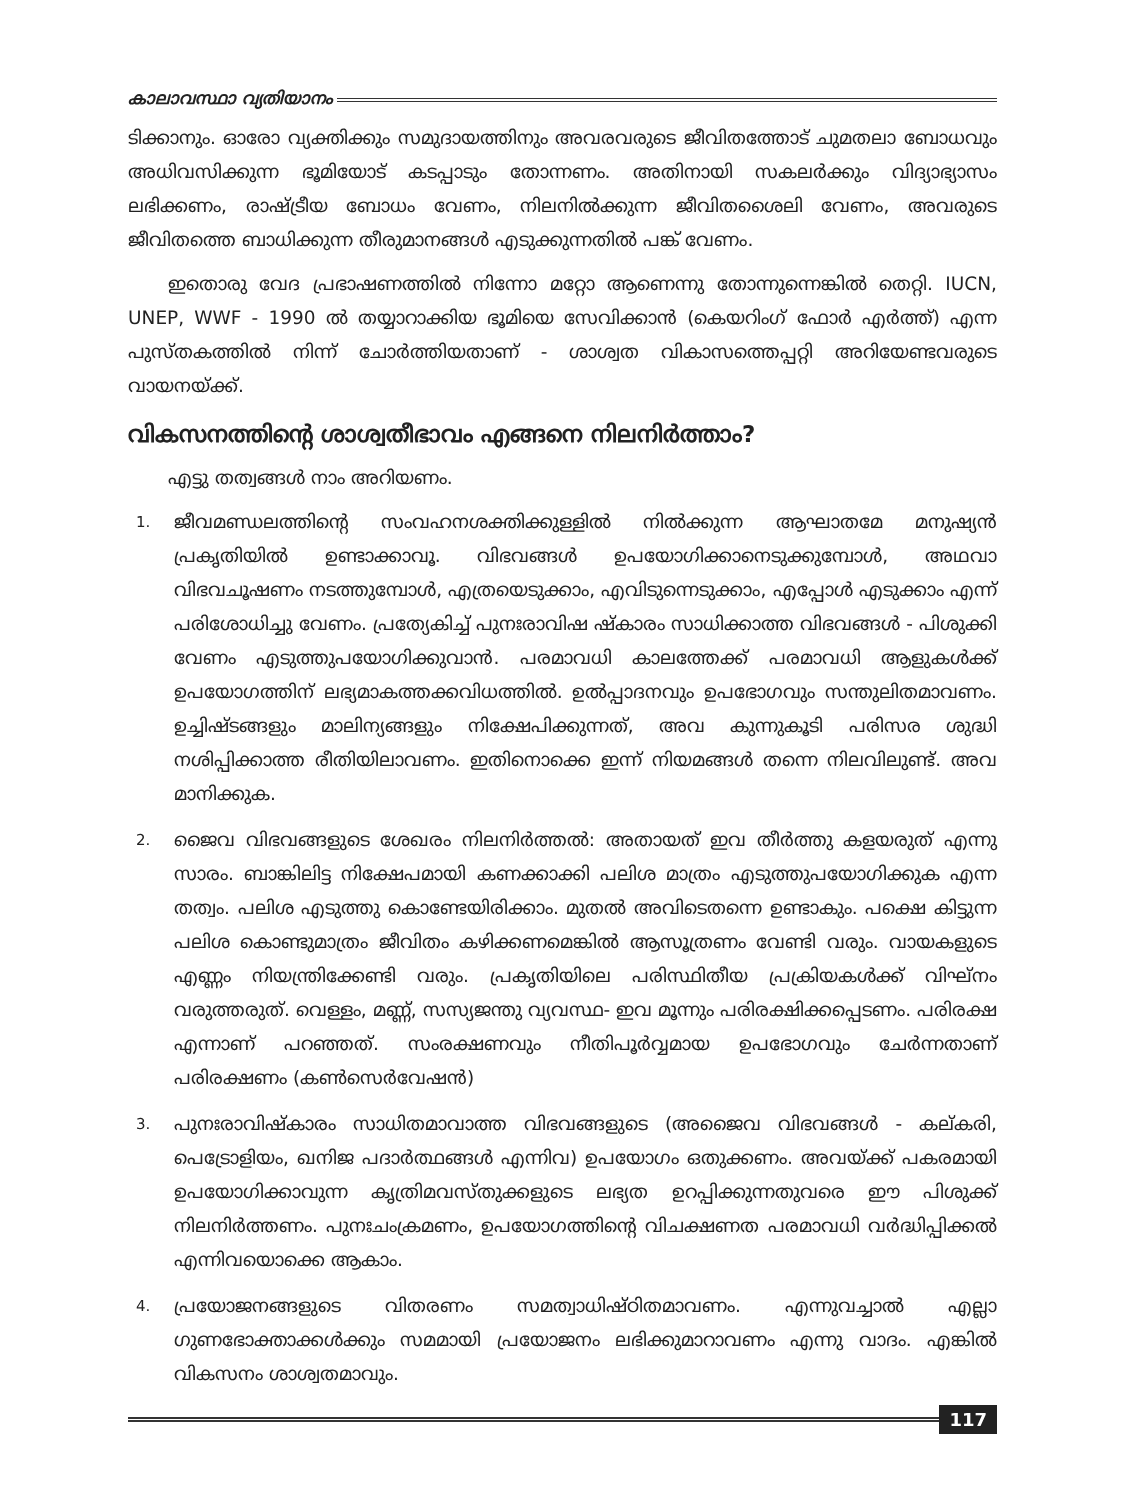കാലാവസ്ഥാ വ്യതിയാനം
ടിക്കാനും. ഓരോ വ്യക്തിക്കും സമുദായത്തിനും അവരവരുടെ ജീവിതത്തോട് ചുമതലാ ബോധവും അധിവസിക്കുന്ന ഭൂമിയോട് കടപ്പാടും തോന്നണം. അതിനായി സകലർക്കും വിദ്യാഭ്യാസം ലഭിക്കണം, രാഷ്ട്രീയ ബോധം വേണം, നിലനിൽക്കുന്ന ജീവിതശൈലി വേണം, അവരുടെ ജീവിതത്തെ ബാധിക്കുന്ന തീരുമാനങ്ങൾ എടുക്കുന്നതിൽ പങ്ക് വേണം.
ഇതൊരു വേദ പ്രഭാഷണത്തിൽ നിന്നോ മറ്റോ ആണെന്നു തോന്നുന്നെങ്കിൽ തെറ്റി. IUCN, UNEP, WWF - 1990 ൽ തയ്യാറാക്കിയ ഭൂമിയെ സേവിക്കാൻ (കെയറിംഗ് ഫോർ എർത്ത്) എന്ന പുസ്തകത്തിൽ നിന്ന് ചോർത്തിയതാണ് - ശാശ്വത വികാസത്തെപ്പറ്റി അറിയേണ്ടവരുടെ വായനയ്ക്ക്.
വികസനത്തിന്റെ ശാശ്വതീഭാവം എങ്ങനെ നിലനിർത്താം?
എട്ടു തത്വങ്ങൾ നാം അറിയണം.
1. ജീവമണ്ഡലത്തിന്റെ സംവഹനശക്തിക്കുള്ളിൽ നിൽക്കുന്ന ആഘാതമേ മനുഷ്യൻ പ്രകൃതിയിൽ ഉണ്ടാക്കാവൂ. വിഭവങ്ങൾ ഉപയോഗിക്കാനെടുക്കുമ്പോൾ, അഥവാ വിഭവചൂഷണം നടത്തുമ്പോൾ, എത്രയെടുക്കാം, എവിടുന്നെടുക്കാം, എപ്പോൾ എടുക്കാം എന്ന് പരിശോധിച്ചു വേണം. പ്രത്യേകിച്ച് പുനഃരാവിഷ ഷ്കാരം സാധിക്കാത്ത വിഭവങ്ങൾ - പിശുക്കി വേണം എടുത്തുപയോഗിക്കുവാൻ. പരമാവധി കാലത്തേക്ക് പരമാവധി ആളുകൾക്ക് ഉപയോഗത്തിന് ലഭ്യമാകത്തക്കവിധത്തിൽ. ഉൽപ്പാദനവും ഉപഭോഗവും സന്തുലിതമാവണം. ഉച്ചിഷ്ടങ്ങളും മാലിന്യങ്ങളും നിക്ഷേപിക്കുന്നത്, അവ കുന്നുകൂടി പരിസര ശുദ്ധി നശിപ്പിക്കാത്ത രീതിയിലാവണം. ഇതിനൊക്കെ ഇന്ന് നിയമങ്ങൾ തന്നെ നിലവിലുണ്ട്. അവ മാനിക്കുക.
2. ജൈവ വിഭവങ്ങളുടെ ശേഖരം നിലനിർത്തൽ: അതായത് ഇവ തീർത്തു കളയരുത് എന്നു സാരം. ബാങ്കിലിട്ട നിക്ഷേപമായി കണക്കാക്കി പലിശ മാത്രം എടുത്തുപയോഗിക്കുക എന്ന തത്വം. പലിശ എടുത്തു കൊണ്ടേയിരിക്കാം. മുതൽ അവിടെതന്നെ ഉണ്ടാകും. പക്ഷെ കിട്ടുന്ന പലിശ കൊണ്ടുമാത്രം ജീവിതം കഴിക്കണമെങ്കിൽ ആസൂത്രണം വേണ്ടി വരും. വായകളുടെ എണ്ണം നിയന്ത്രിക്കേണ്ടി വരും. പ്രകൃതിയിലെ പരിസ്ഥിതീയ പ്രക്രിയകൾക്ക് വിഘ്നം വരുത്തരുത്. വെള്ളം, മണ്ണ്, സസ്യജന്തു വ്യവസ്ഥ- ഇവ മൂന്നും പരിരക്ഷിക്കപ്പെടണം. പരിരക്ഷ എന്നാണ് പറഞ്ഞത്. സംരക്ഷണവും നീതിപൂർവ്വമായ ഉപഭോഗവും ചേർന്നതാണ് പരിരക്ഷണം (കൺസെർവേഷൻ)
3. പുനഃരാവിഷ്കാരം സാധിതമാവാത്ത വിഭവങ്ങളുടെ (അജൈവ വിഭവങ്ങൾ - കല്കരി, പെട്രോളിയം, ഖനിജ പദാർത്ഥങ്ങൾ എന്നിവ) ഉപയോഗം ഒതുക്കണം. അവയ്ക്ക് പകരമായി ഉപയോഗിക്കാവുന്ന കൃത്രിമവസ്തുക്കളുടെ ലഭ്യത ഉറപ്പിക്കുന്നതുവരെ ഈ പിശുക്ക് നിലനിർത്തണം. പുനഃചംക്രമണം, ഉപയോഗത്തിന്റെ വിചക്ഷണത പരമാവധി വർദ്ധിപ്പിക്കൽ എന്നിവയൊക്കെ ആകാം.
4. പ്രയോജനങ്ങളുടെ വിതരണം സമത്വാധിഷ്ഠിതമാവണം. എന്നുവച്ചാൽ എല്ലാ ഗുണഭോക്താക്കൾക്കും സമമായി പ്രയോജനം ലഭിക്കുമാറാവണം എന്നു വാദം. എങ്കിൽ വികസനം ശാശ്വതമാവും.
117